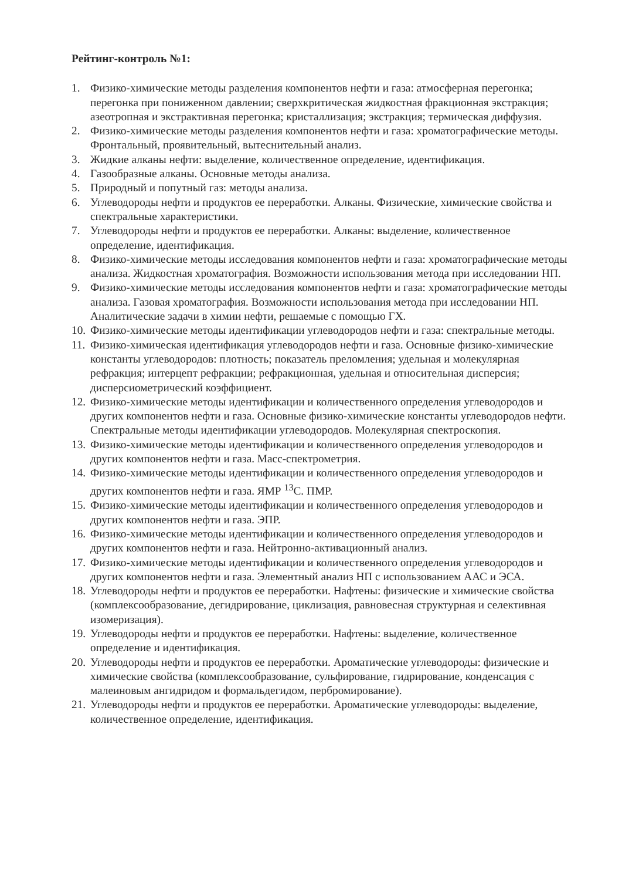Рейтинг-контроль №1:
1. Физико-химические методы разделения компонентов нефти и газа: атмосферная перегонка; перегонка при пониженном давлении; сверхкритическая жидкостная фракционная экстракция; азеотропная и экстрактивная перегонка; кристаллизация; экстракция; термическая диффузия.
2. Физико-химические методы разделения компонентов нефти и газа: хроматографические методы. Фронтальный, проявительный, вытеснительный анализ.
3. Жидкие алканы нефти: выделение, количественное определение, идентификация.
4. Газообразные алканы. Основные методы анализа.
5. Природный и попутный газ: методы анализа.
6. Углеводороды нефти и продуктов ее переработки. Алканы. Физические, химические свойства и спектральные характеристики.
7. Углеводороды нефти и продуктов ее переработки. Алканы: выделение, количественное определение, идентификация.
8. Физико-химические методы исследования компонентов нефти и газа: хроматографические методы анализа. Жидкостная хроматография. Возможности использования метода при исследовании НП.
9. Физико-химические методы исследования компонентов нефти и газа: хроматографические методы анализа. Газовая хроматография. Возможности использования метода при исследовании НП. Аналитические задачи в химии нефти, решаемые с помощью ГХ.
10. Физико-химические методы идентификации углеводородов нефти и газа: спектральные методы.
11. Физико-химическая идентификация углеводородов нефти и газа. Основные физико-химические константы углеводородов: плотность; показатель преломления; удельная и молекулярная рефракция; интерцепт рефракции; рефракционная, удельная и относительная дисперсия; дисперсиометрический коэффициент.
12. Физико-химические методы идентификации и количественного определения углеводородов и других компонентов нефти и газа. Основные физико-химические константы углеводородов нефти. Спектральные методы идентификации углеводородов. Молекулярная спектроскопия.
13. Физико-химические методы идентификации и количественного определения углеводородов и других компонентов нефти и газа. Масс-спектрометрия.
14. Физико-химические методы идентификации и количественного определения углеводородов и других компонентов нефти и газа. ЯМР <sup>13</sup>С. ПМР.
15. Физико-химические методы идентификации и количественного определения углеводородов и других компонентов нефти и газа. ЭПР.
16. Физико-химические методы идентификации и количественного определения углеводородов и других компонентов нефти и газа. Нейтронно-активационный анализ.
17. Физико-химические методы идентификации и количественного определения углеводородов и других компонентов нефти и газа. Элементный анализ НП с использованием ААС и ЭСА.
18. Углеводороды нефти и продуктов ее переработки. Нафтены: физические и химические свойства (комплексообразование, дегидрирование, циклизация, равновесная структурная и селективная изомеризация).
19. Углеводороды нефти и продуктов ее переработки. Нафтены: выделение, количественное определение и идентификация.
20. Углеводороды нефти и продуктов ее переработки. Ароматические углеводороды: физические и химические свойства (комплексообразование, сульфирование, гидрирование, конденсация с малеиновым ангидридом и формальдегидом, пербромирование).
21. Углеводороды нефти и продуктов ее переработки. Ароматические углеводороды: выделение, количественное определение, идентификация.